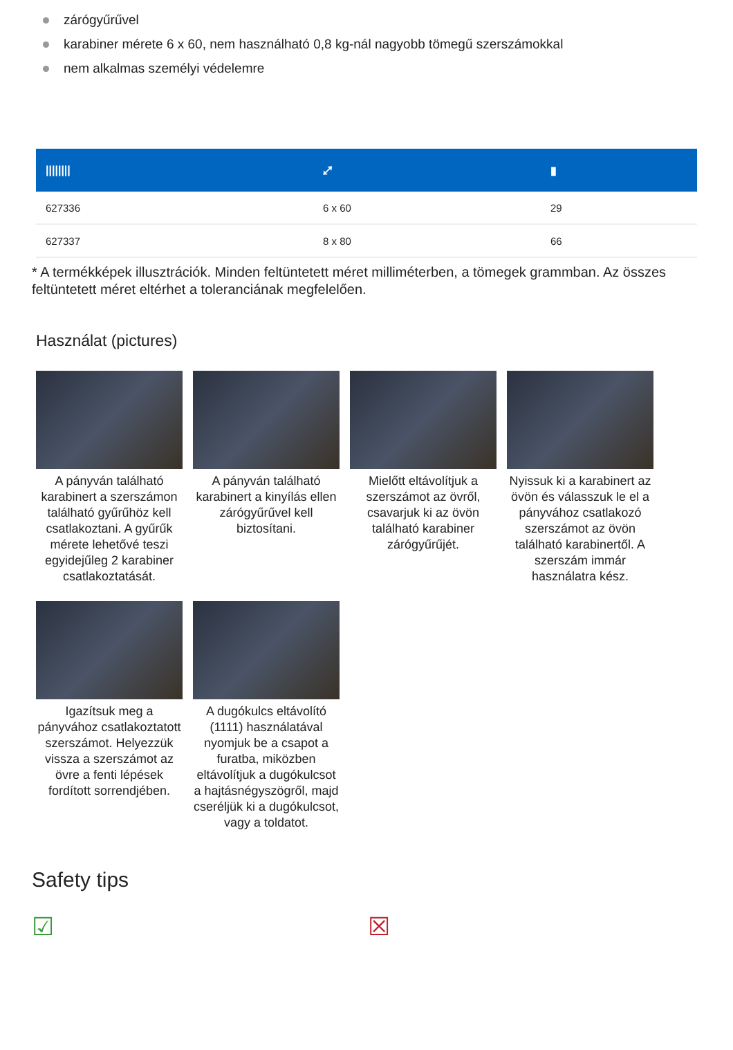zárógyűrűvel
karabiner mérete 6 x 60, nem használható 0,8 kg-nál nagyobb tömegű szerszámokkal
nem alkalmas személyi védelemre
| //////// | ⤢ | ▮ |
| --- | --- | --- |
| 627336 | 6 x 60 | 29 |
| 627337 | 8 x 80 | 66 |
* A termékképek illusztrációk. Minden feltüntetett méret milliméterben, a tömegek grammban. Az összes feltüntetett méret eltérhet a toleranciának megfelelően.
Használat (pictures)
A pányván található karabinert a szerszámon található gyűrűhöz kell csatlakoztani. A gyűrűk mérete lehetővé teszi egyidejűleg 2 karabiner csatlakoztatását.
A pányván található karabinert a kinyílás ellen zárógyűrűvel kell biztosítani.
Mielőtt eltávolítjuk a szerszámot az övről, csavarjuk ki az övön található karabiner zárógyűrűjét.
Nyissuk ki a karabinert az övön és válasszuk le el a pányvához csatlakozó szerszámot az övön található karabinertől. A szerszám immár használatra kész.
Igazítsuk meg a pányvához csatlakoztatott szerszámot. Helyezzük vissza a szerszámot az övre a fenti lépések fordított sorrendjében.
A dugókulcs eltávolító (1111) használatával nyomjuk be a csapot a furatba, miközben eltávolítjuk a dugókulcsot a hajtásnégyszögről, majd cseréljük ki a dugókulcsot, vagy a toldatot.
Safety tips
☑ ☒